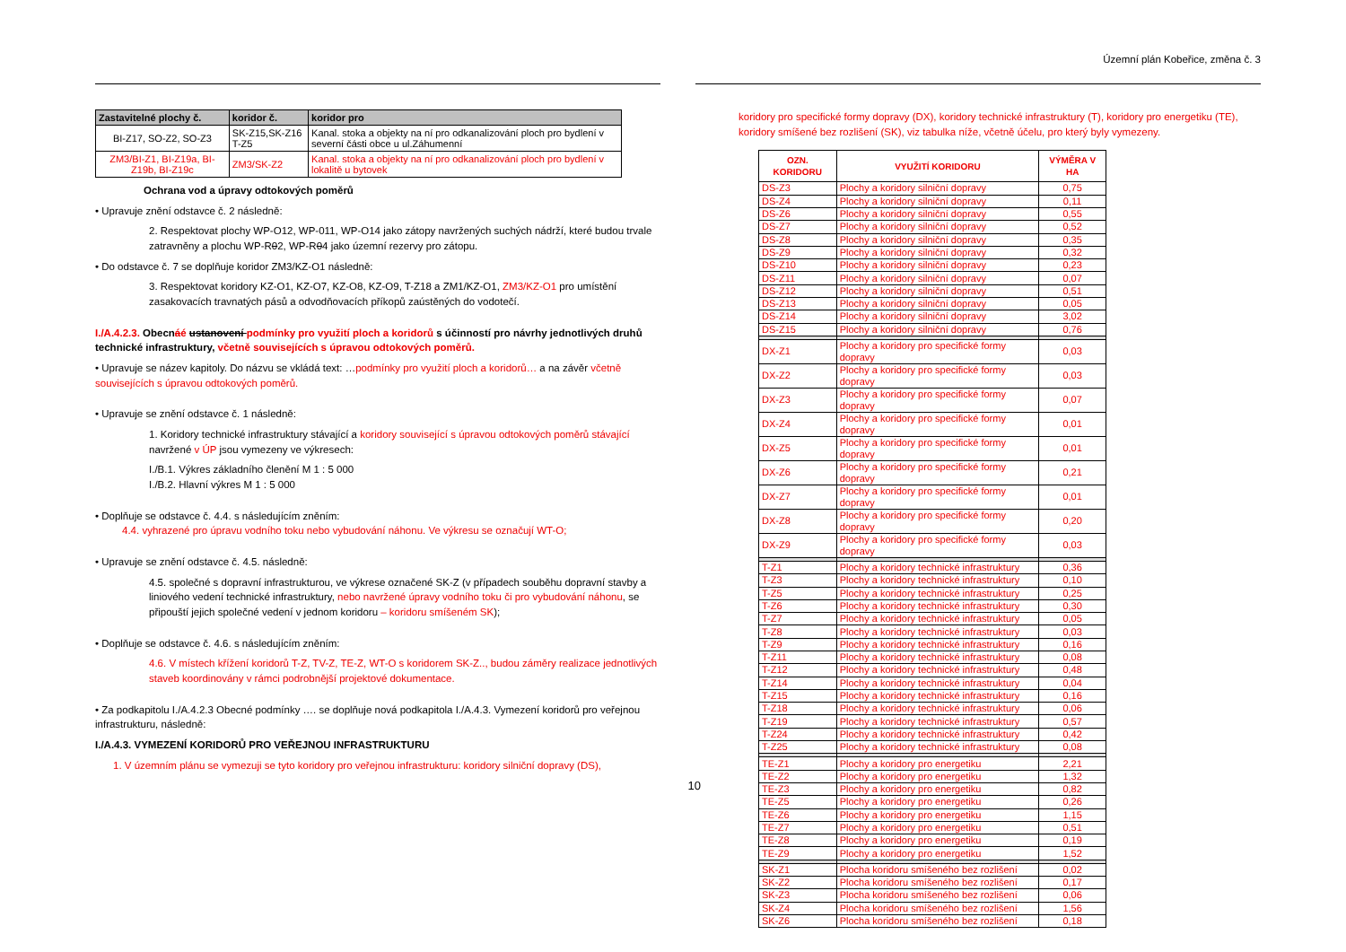| Zastavitelné plochy č. | koridor č. | koridor pro |
| --- | --- | --- |
| BI-Z17, SO-Z2, SO-Z3 | SK-Z15,SK-Z16 T-Z5 | Kanal. stoka a objekty na ní pro odkanalizování ploch pro bydlení v severní části obce u ul.Záhumenní |
| ZM3/BI-Z1, BI-Z19a, BI-Z19b, BI-Z19c | ZM3/SK-Z2 | Kanal. stoka a objekty na ní pro odkanalizování ploch pro bydlení v lokalitě u bytovek |
Ochrana vod a úpravy odtokových poměrů
• Upravuje znění odstavce č. 2 následně:
2. Respektovat plochy WP-O12, WP-011, WP-O14 jako zátopy navržených suchých nádrží, které budou trvale zatravněny a plochu WP-R02, WP-R04 jako územní rezervy pro zátopu.
• Do odstavce č. 7 se doplňuje koridor ZM3/KZ-O1 následně:
3. Respektovat koridory KZ-O1, KZ-O7, KZ-O8, KZ-O9, T-Z18 a ZM1/KZ-O1, ZM3/KZ-O1 pro umístění zasakovacích travnatých pásů a odvodňovacích příkopů zaústěných do vodotečí.
I./A.4.2.3. Obecnáé ustanovení podmínky pro využití ploch a koridorů s účinností pro návrhy jednotlivých druhů technické infrastruktury, včetně souvisejících s úpravou odtokových poměrů.
• Upravuje se název kapitoly. Do názvu se vkládá text: …podmínky pro využití ploch a koridorů… a na závěr včetně souvisejících s úpravou odtokových poměrů.
• Upravuje se znění odstavce č. 1 následně:
1. Koridory technické infrastruktury stávající a koridory související s úpravou odtokových poměrů stávající navržené v ÚP jsou vymezeny ve výkresech:
I./B.1. Výkres základního členění M 1 : 5 000
I./B.2. Hlavní výkres M 1 : 5 000
• Doplňuje se odstavce č. 4.4. s následujícím zněním:
4.4. vyhrazené pro úpravu vodního toku nebo vybudování náhonu. Ve výkresu se označují WT-O;
• Upravuje se znění odstavce č. 4.5. následně:
4.5. společné s dopravní infrastrukturou, ve výkrese označené SK-Z (v případech souběhu dopravní stavby a liniového vedení technické infrastruktury, nebo navržené úpravy vodního toku či pro vybudování náhonu, se připouští jejich společné vedení v jednom koridoru – koridoru smíšeném SK);
• Doplňuje se odstavce č. 4.6. s následujícím zněním:
4.6. V místech křížení koridorů T-Z, TV-Z, TE-Z, WT-O s koridorem SK-Z.., budou záměry realizace jednotlivých staveb koordinovány v rámci podrobnější projektové dokumentace.
• Za podkapitolu I./A.4.2.3 Obecné podmínky …. se doplňuje nová podkapitola I./A.4.3. Vymezení koridorů pro veřejnou infrastrukturu, následně:
I./A.4.3. VYMEZENÍ KORIDORŮ PRO VEŘEJNOU INFRASTRUKTURU
1. V územním plánu se vymezuji se tyto koridory pro veřejnou infrastrukturu: koridory silniční dopravy (DS),
10
Územní plán Kobeřice, změna č. 3
koridory pro specifické formy dopravy (DX), koridory technické infrastruktury (T), koridory pro energetiku (TE), koridory smíšené bez rozlišení (SK), viz tabulka níže, včetně účelu, pro který byly vymezeny.
| OZN. KORIDORU | VYUŽITÍ KORIDORU | VÝMĚRA V HA |
| --- | --- | --- |
| DS-Z3 | Plochy a koridory silniční dopravy | 0,75 |
| DS-Z4 | Plochy a koridory silniční dopravy | 0,11 |
| DS-Z6 | Plochy a koridory silniční dopravy | 0,55 |
| DS-Z7 | Plochy a koridory silniční dopravy | 0,52 |
| DS-Z8 | Plochy a koridory silniční dopravy | 0,35 |
| DS-Z9 | Plochy a koridory silniční dopravy | 0,32 |
| DS-Z10 | Plochy a koridory silniční dopravy | 0,23 |
| DS-Z11 | Plochy a koridory silniční dopravy | 0,07 |
| DS-Z12 | Plochy a koridory silniční dopravy | 0,51 |
| DS-Z13 | Plochy a koridory silniční dopravy | 0,05 |
| DS-Z14 | Plochy a koridory silniční dopravy | 3,02 |
| DS-Z15 | Plochy a koridory silniční dopravy | 0,76 |
| DX-Z1 | Plochy a koridory pro specifické formy dopravy | 0,03 |
| DX-Z2 | Plochy a koridory pro specifické formy dopravy | 0,03 |
| DX-Z3 | Plochy a koridory pro specifické formy dopravy | 0,07 |
| DX-Z4 | Plochy a koridory pro specifické formy dopravy | 0,01 |
| DX-Z5 | Plochy a koridory pro specifické formy dopravy | 0,01 |
| DX-Z6 | Plochy a koridory pro specifické formy dopravy | 0,21 |
| DX-Z7 | Plochy a koridory pro specifické formy dopravy | 0,01 |
| DX-Z8 | Plochy a koridory pro specifické formy dopravy | 0,20 |
| DX-Z9 | Plochy a koridory pro specifické formy dopravy | 0,03 |
| T-Z1 | Plochy a koridory technické infrastruktury | 0,36 |
| T-Z3 | Plochy a koridory technické infrastruktury | 0,10 |
| T-Z5 | Plochy a koridory technické infrastruktury | 0,25 |
| T-Z6 | Plochy a koridory technické infrastruktury | 0,30 |
| T-Z7 | Plochy a koridory technické infrastruktury | 0,05 |
| T-Z8 | Plochy a koridory technické infrastruktury | 0,03 |
| T-Z9 | Plochy a koridory technické infrastruktury | 0,16 |
| T-Z11 | Plochy a koridory technické infrastruktury | 0,08 |
| T-Z12 | Plochy a koridory technické infrastruktury | 0,48 |
| T-Z14 | Plochy a koridory technické infrastruktury | 0,04 |
| T-Z15 | Plochy a koridory technické infrastruktury | 0,16 |
| T-Z18 | Plochy a koridory technické infrastruktury | 0,06 |
| T-Z19 | Plochy a koridory technické infrastruktury | 0,57 |
| T-Z24 | Plochy a koridory technické infrastruktury | 0,42 |
| T-Z25 | Plochy a koridory technické infrastruktury | 0,08 |
| TE-Z1 | Plochy a koridory pro energetiku | 2,21 |
| TE-Z2 | Plochy a koridory pro energetiku | 1,32 |
| TE-Z3 | Plochy a koridory pro energetiku | 0,82 |
| TE-Z5 | Plochy a koridory pro energetiku | 0,26 |
| TE-Z6 | Plochy a koridory pro energetiku | 1,15 |
| TE-Z7 | Plochy a koridory pro energetiku | 0,51 |
| TE-Z8 | Plochy a koridory pro energetiku | 0,19 |
| TE-Z9 | Plochy a koridory pro energetiku | 1,52 |
| SK-Z1 | Plocha koridoru smíšeného bez rozlišení | 0,02 |
| SK-Z2 | Plocha koridoru smíšeného bez rozlišení | 0,17 |
| SK-Z3 | Plocha koridoru smíšeného bez rozlišení | 0,06 |
| SK-Z4 | Plocha koridoru smíšeného bez rozlišení | 1,56 |
| SK-Z6 | Plocha koridoru smíšeného bez rozlišení | 0,18 |